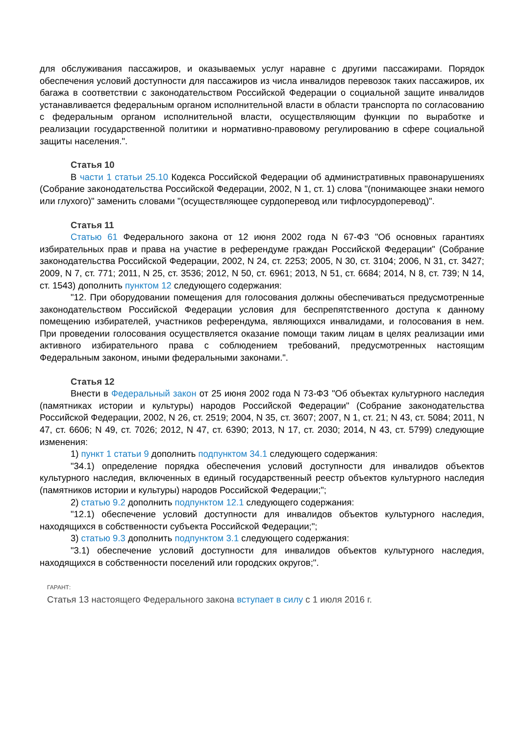для обслуживания пассажиров, и оказываемых услуг наравне с другими пассажирами. Порядок обеспечения условий доступности для пассажиров из числа инвалидов перевозок таких пассажиров, их багажа в соответствии с законодательством Российской Федерации о социальной защите инвалидов устанавливается федеральным органом исполнительной власти в области транспорта по согласованию с федеральным органом исполнительной власти, осуществляющим функции по выработке и реализации государственной политики и нормативно-правовому регулированию в сфере социальной защиты населения.".
Статья 10
В части 1 статьи 25.10 Кодекса Российской Федерации об административных правонарушениях (Собрание законодательства Российской Федерации, 2002, N 1, ст. 1) слова "(понимающее знаки немого или глухого)" заменить словами "(осуществляющее сурдоперевод или тифлосурдоперевод)".
Статья 11
Статью 61 Федерального закона от 12 июня 2002 года N 67-ФЗ "Об основных гарантиях избирательных прав и права на участие в референдуме граждан Российской Федерации" (Собрание законодательства Российской Федерации, 2002, N 24, ст. 2253; 2005, N 30, ст. 3104; 2006, N 31, ст. 3427; 2009, N 7, ст. 771; 2011, N 25, ст. 3536; 2012, N 50, ст. 6961; 2013, N 51, ст. 6684; 2014, N 8, ст. 739; N 14, ст. 1543) дополнить пунктом 12 следующего содержания:
"12. При оборудовании помещения для голосования должны обеспечиваться предусмотренные законодательством Российской Федерации условия для беспрепятственного доступа к данному помещению избирателей, участников референдума, являющихся инвалидами, и голосования в нем. При проведении голосования осуществляется оказание помощи таким лицам в целях реализации ими активного избирательного права с соблюдением требований, предусмотренных настоящим Федеральным законом, иными федеральными законами.".
Статья 12
Внести в Федеральный закон от 25 июня 2002 года N 73-ФЗ "Об объектах культурного наследия (памятниках истории и культуры) народов Российской Федерации" (Собрание законодательства Российской Федерации, 2002, N 26, ст. 2519; 2004, N 35, ст. 3607; 2007, N 1, ст. 21; N 43, ст. 5084; 2011, N 47, ст. 6606; N 49, ст. 7026; 2012, N 47, ст. 6390; 2013, N 17, ст. 2030; 2014, N 43, ст. 5799) следующие изменения:
1) пункт 1 статьи 9 дополнить подпунктом 34.1 следующего содержания:
"34.1) определение порядка обеспечения условий доступности для инвалидов объектов культурного наследия, включенных в единый государственный реестр объектов культурного наследия (памятников истории и культуры) народов Российской Федерации;";
2) статью 9.2 дополнить подпунктом 12.1 следующего содержания:
"12.1) обеспечение условий доступности для инвалидов объектов культурного наследия, находящихся в собственности субъекта Российской Федерации;";
3) статью 9.3 дополнить подпунктом 3.1 следующего содержания:
"3.1) обеспечение условий доступности для инвалидов объектов культурного наследия, находящихся в собственности поселений или городских округов;".
ГАРАНТ:
Статья 13 настоящего Федерального закона вступает в силу с 1 июля 2016 г.